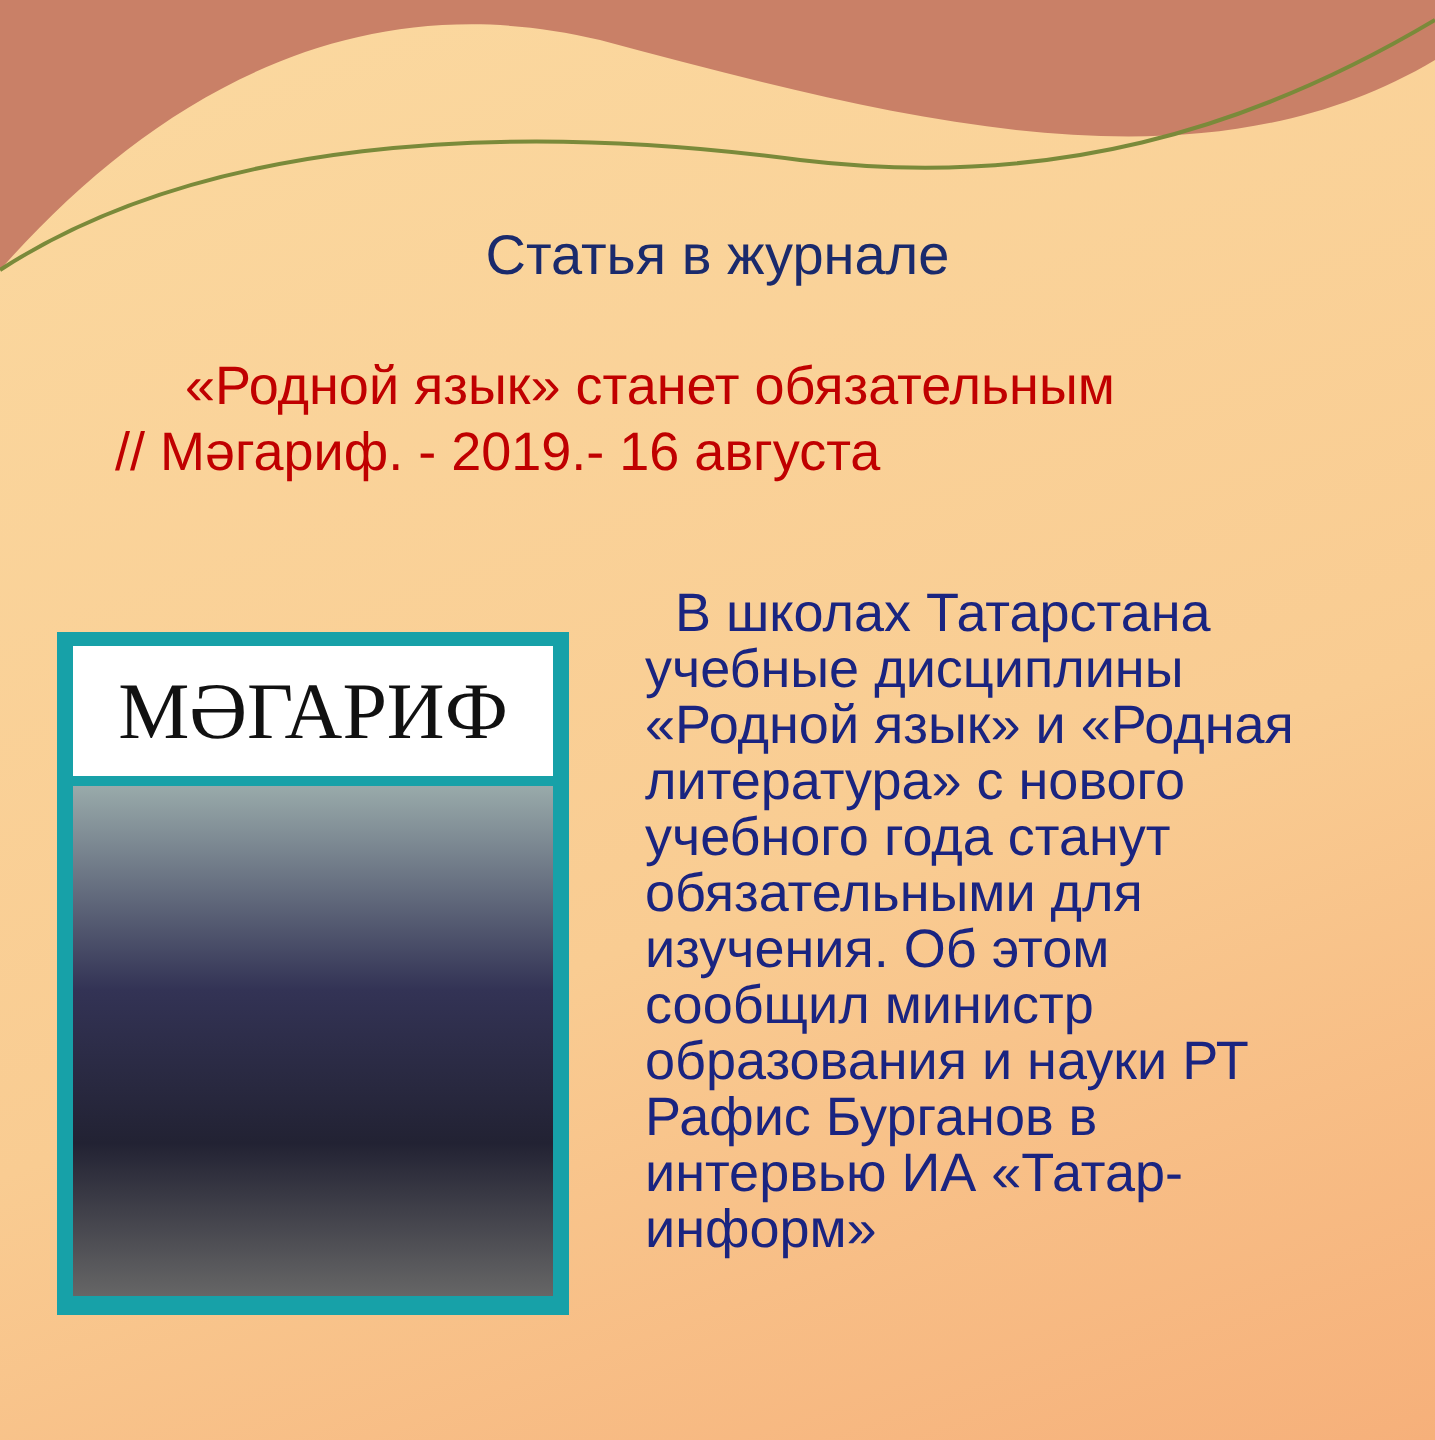Статья в журнале
«Родной язык» станет обязательным
// Мәгариф. - 2019.- 16 августа
МӘГАРИФ
В школах Татарстана учебные дисциплины «Родной язык» и «Родная литература» с нового учебного года станут обязательными для изучения. Об этом сообщил министр образования и науки РТ Рафис Бурганов в интервью ИА «Татар-информ»